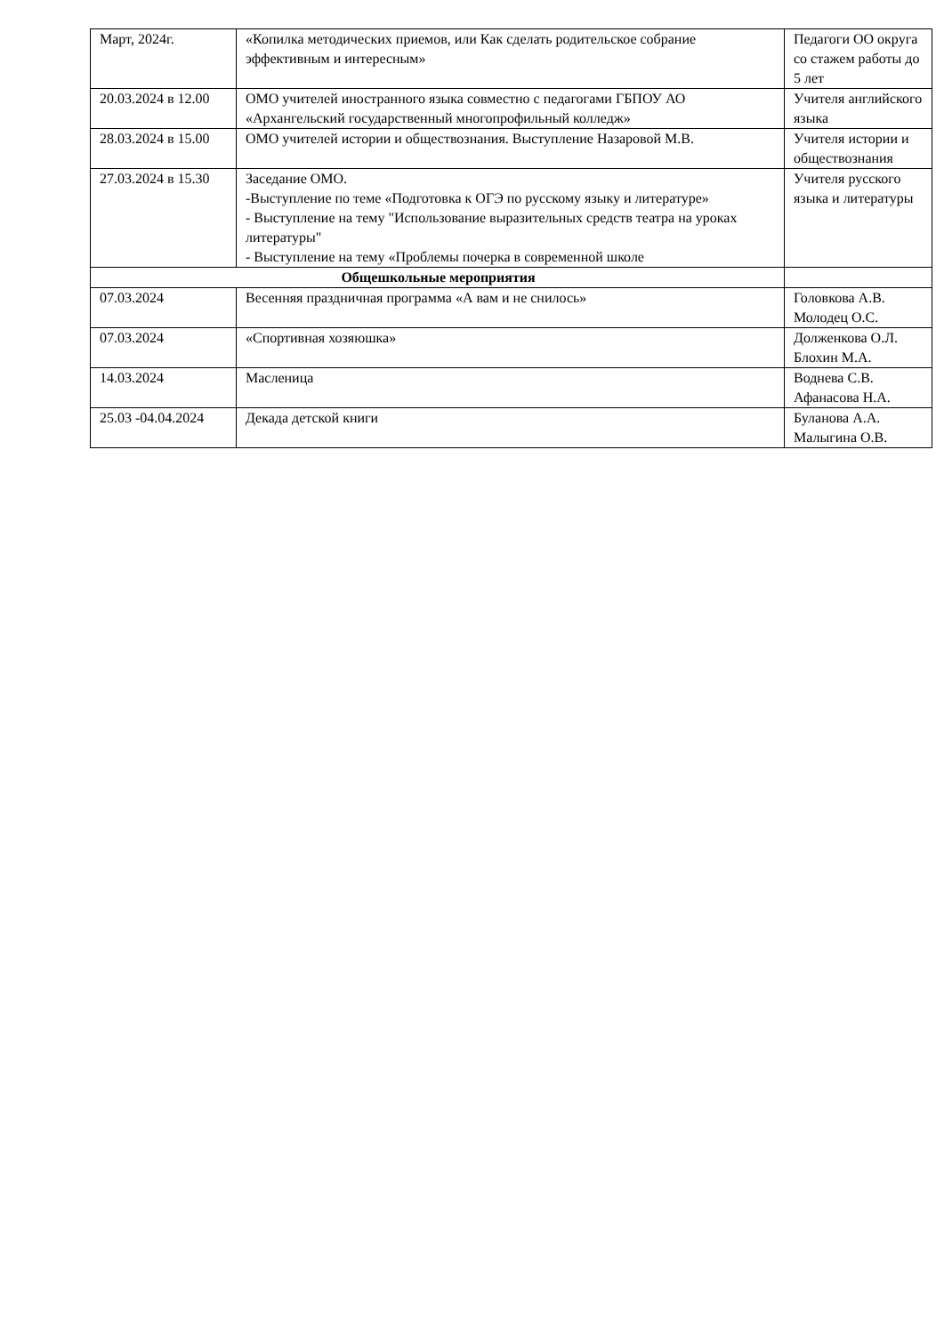| Март, 2024г. | «Копилка методических приемов, или Как сделать родительское собрание эффективным и интересным» | Педагоги ОО округа со стажем работы до 5 лет |
| 20.03.2024 в 12.00 | ОМО учителей иностранного языка совместно с педагогами ГБПОУ АО «Архангельский государственный многопрофильный колледж» | Учителя английского языка |
| 28.03.2024 в 15.00 | ОМО учителей истории и обществознания. Выступление Назаровой М.В. | Учителя истории и обществознания |
| 27.03.2024 в 15.30 | Заседание ОМО. -Выступление по теме «Подготовка к ОГЭ по русскому языку и литературе» - Выступление на тему "Использование выразительных средств театра на уроках литературы" - Выступление на тему «Проблемы почерка в современной школе | Учителя русского языка и литературы |
| Общешкольные мероприятия | | |
| 07.03.2024 | Весенняя праздничная программа «А вам и не снилось» | Головкова А.В. Молодец О.С. |
| 07.03.2024 | «Спортивная хозяюшка» | Долженкова О.Л. Блохин М.А. |
| 14.03.2024 | Масленица | Воднева С.В. Афанасова Н.А. |
| 25.03 -04.04.2024 | Декада детской книги | Буланова А.А. Малыгина О.В. |